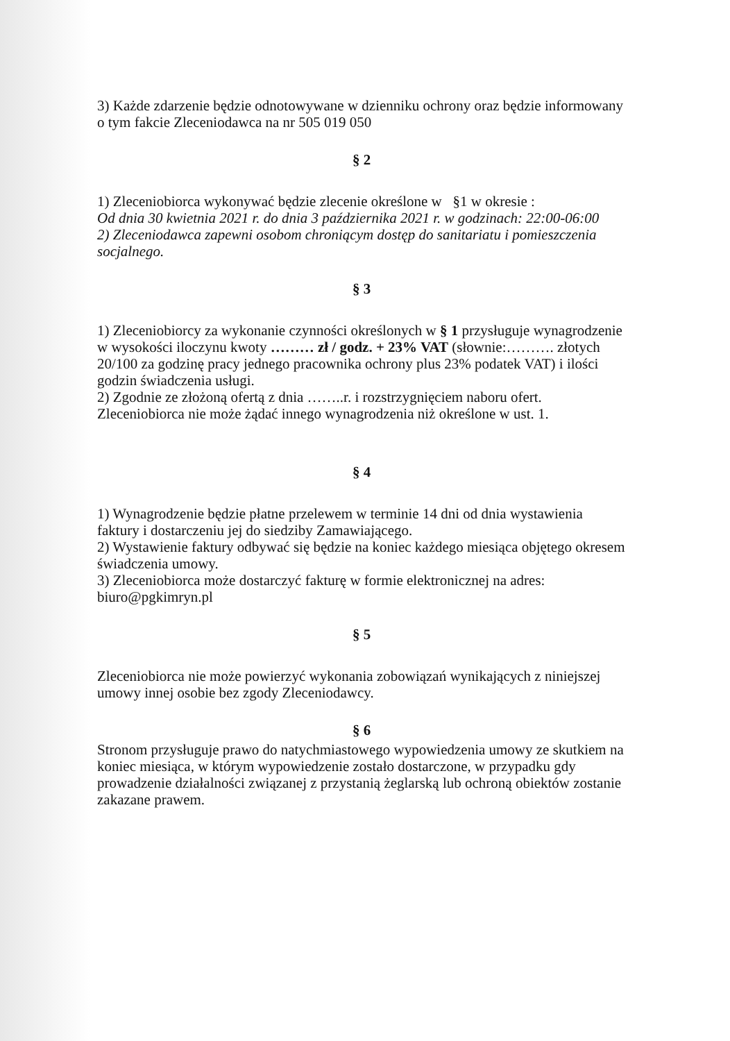3) Każde zdarzenie będzie odnotowywane w dzienniku ochrony oraz będzie informowany o tym fakcie Zleceniodawca na nr 505 019 050
§ 2
1) Zleceniobiorca wykonywać będzie zlecenie określone w §1 w okresie :
Od dnia 30 kwietnia 2021 r. do dnia 3 października 2021 r. w godzinach: 22:00-06:00
2) Zleceniodawca zapewni osobom chroniącym dostęp do sanitariatu i pomieszczenia socjalnego.
§ 3
1) Zleceniobiorcy za wykonanie czynności określonych w § 1 przysługuje wynagrodzenie w wysokości iloczynu kwoty ……… zł / godz. + 23% VAT (słownie:………. złotych 20/100 za godzinę pracy jednego pracownika ochrony plus 23% podatek VAT) i ilości godzin świadczenia usługi.
2) Zgodnie ze złożoną ofertą z dnia ……..r. i rozstrzygnięciem naboru ofert. Zleceniobiorca nie może żądać innego wynagrodzenia niż określone w ust. 1.
§ 4
1) Wynagrodzenie będzie płatne przelewem w terminie 14 dni od dnia wystawienia faktury i dostarczeniu jej do siedziby Zamawiającego.
2) Wystawienie faktury odbywać się będzie na koniec każdego miesiąca objętego okresem świadczenia umowy.
3) Zleceniobiorca może dostarczyć fakturę w formie elektronicznej na adres: biuro@pgkimryn.pl
§ 5
Zleceniobiorca nie może powierzyć wykonania zobowiązań wynikających z niniejszej umowy innej osobie bez zgody Zleceniodawcy.
§ 6
Stronom przysługuje prawo do natychmiastowego wypowiedzenia umowy ze skutkiem na koniec miesiąca, w którym wypowiedzenie zostało dostarczone, w przypadku gdy prowadzenie działalności związanej z przystanią żeglarską lub ochroną obiektów zostanie zakazane prawem.